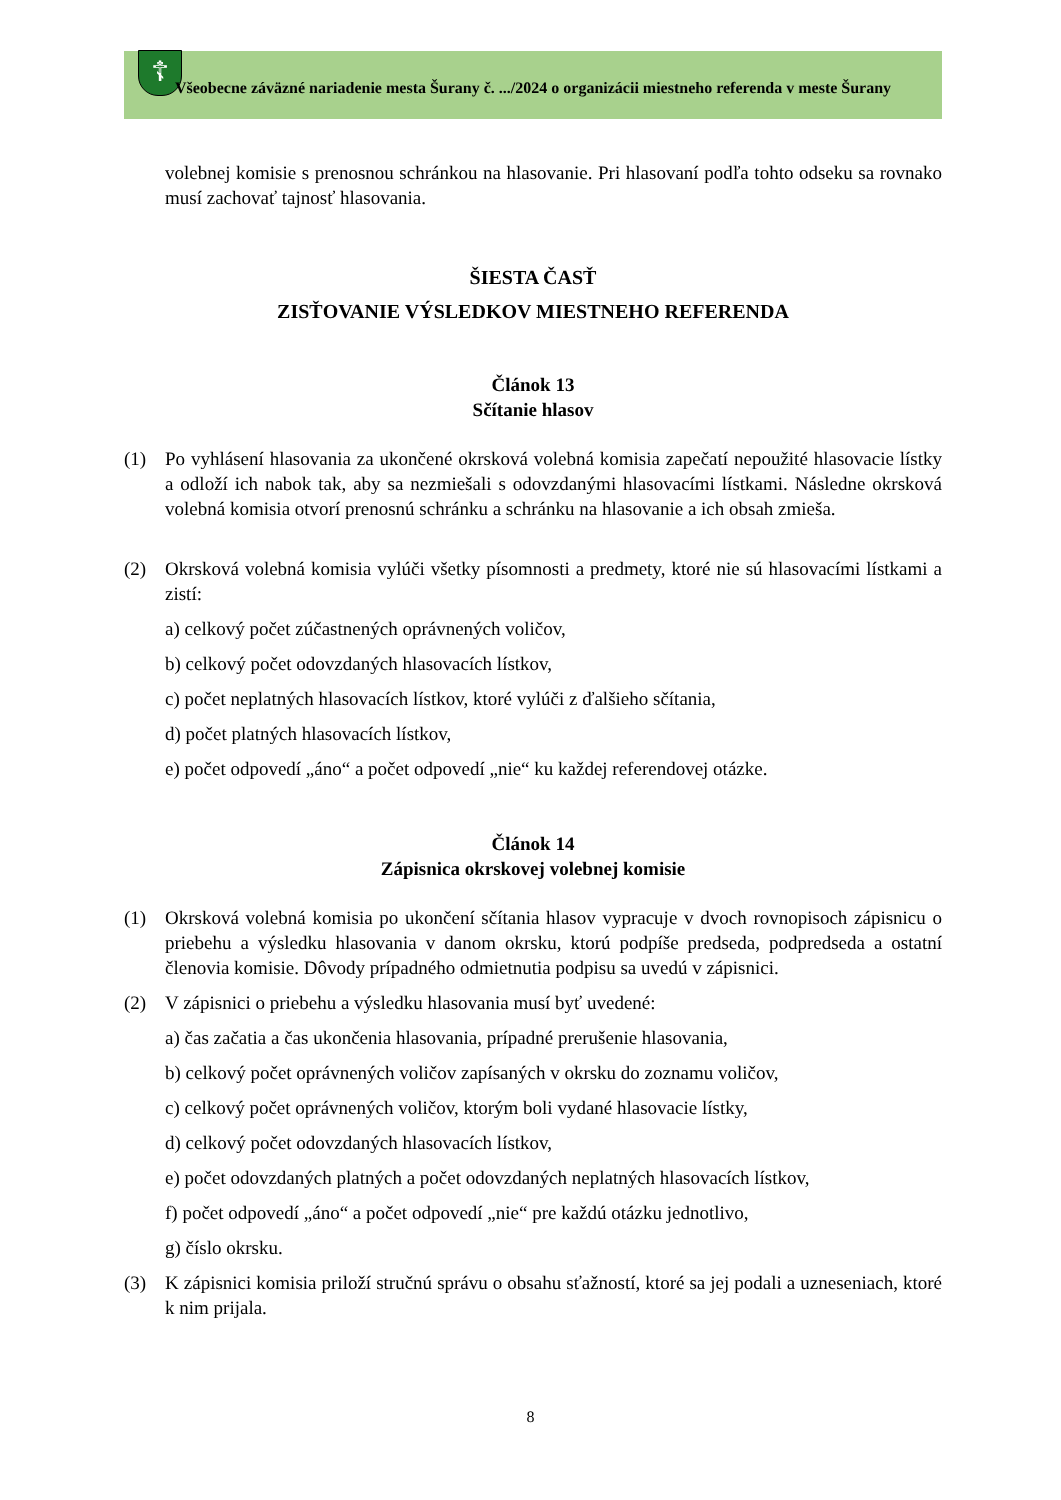☦
Všeobecne záväzné nariadenie mesta Šurany č. .../2024 o organizácii miestneho referenda v meste Šurany
volebnej komisie s prenosnou schránkou na hlasovanie. Pri hlasovaní podľa tohto odseku sa rovnako musí zachovať tajnosť hlasovania.
ŠIESTA ČASŤ
ZISŤOVANIE VÝSLEDKOV MIESTNEHO REFERENDA
Článok 13
Sčítanie hlasov
(1) Po vyhlásení hlasovania za ukončené okrsková volebná komisia zapečatí nepoužité hlasovacie lístky a odloží ich nabok tak, aby sa nezmiešali s odovzdanými hlasovacími lístkami. Následne okrsková volebná komisia otvorí prenosnú schránku a schránku na hlasovanie a ich obsah zmieša.
(2) Okrsková volebná komisia vylúči všetky písomnosti a predmety, ktoré nie sú hlasovacími lístkami a zistí:
a) celkový počet zúčastnených oprávnených voličov,
b) celkový počet odovzdaných hlasovacích lístkov,
c) počet neplatných hlasovacích lístkov, ktoré vylúči z ďalšieho sčítania,
d) počet platných hlasovacích lístkov,
e) počet odpovedí „áno“ a počet odpovedí „nie“ ku každej referendovej otázke.
Článok 14
Zápisnica okrskovej volebnej komisie
(1) Okrsková volebná komisia po ukončení sčítania hlasov vypracuje v dvoch rovnopisoch zápisnicu o priebehu a výsledku hlasovania v danom okrsku, ktorú podpíše predseda, podpredseda a ostatní členovia komisie. Dôvody prípadného odmietnutia podpisu sa uvedú v zápisnici.
(2) V zápisnici o priebehu a výsledku hlasovania musí byť uvedené:
a) čas začatia a čas ukončenia hlasovania, prípadné prerušenie hlasovania,
b) celkový počet oprávnených voličov zapísaných v okrsku do zoznamu voličov,
c) celkový počet oprávnených voličov, ktorým boli vydané hlasovacie lístky,
d) celkový počet odovzdaných hlasovacích lístkov,
e) počet odovzdaných platných a počet odovzdaných neplatných hlasovacích lístkov,
f) počet odpovedí „áno“ a počet odpovedí „nie“ pre každú otázku jednotlivo,
g) číslo okrsku.
(3) K zápisnici komisia priloží stručnú správu o obsahu sťažností, ktoré sa jej podali a uzneseniach, ktoré k nim prijala.
8